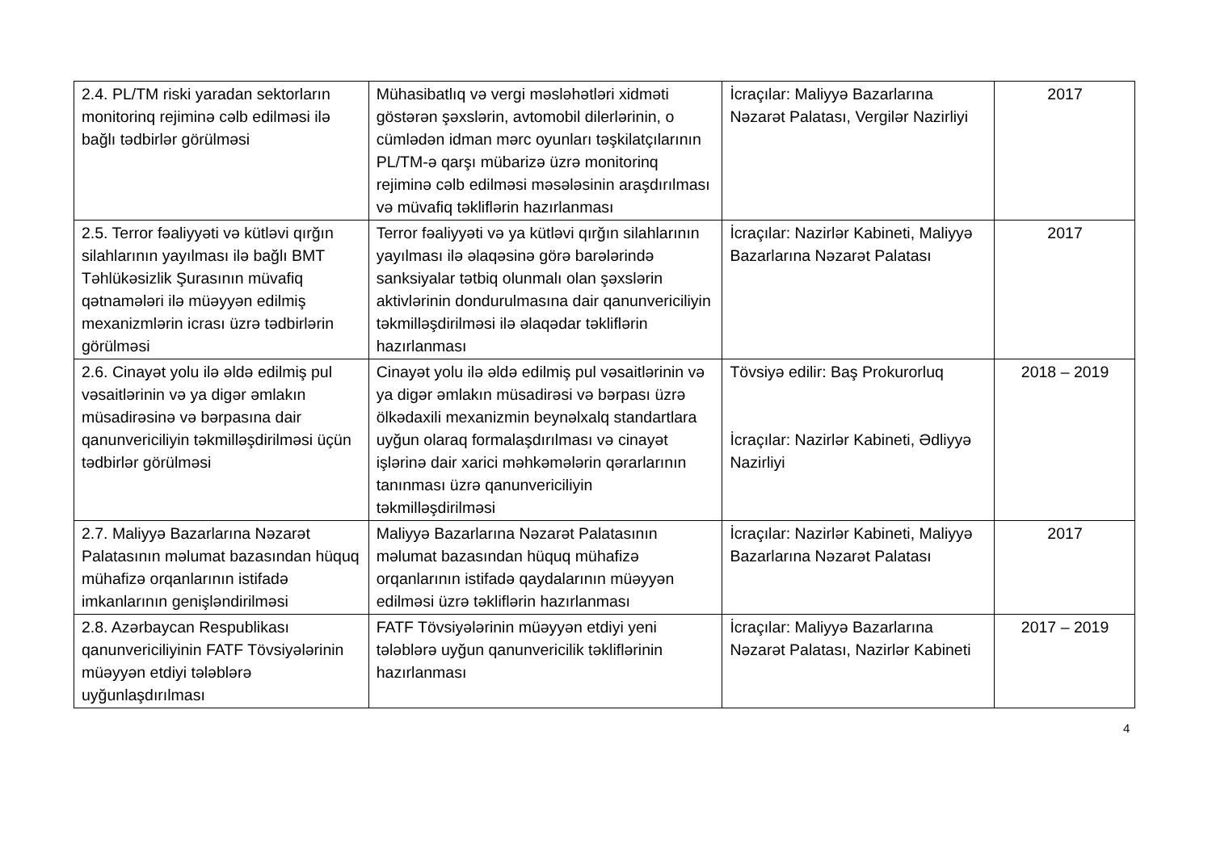| 2.4. PL/TM riski yaradan sektorların monitorinq rejiminə cəlb edilməsi ilə bağlı tədbirlər görülməsi | Mühasibatlıq və vergi məsləhətləri xidməti göstərən şəxslərin, avtomobil dilerlərinin, o cümlədən idman mərc oyunları təşkilatçılarının PL/TM-ə qarşı mübarizə üzrə monitorinq rejiminə cəlb edilməsi məsələsinin araşdırılması və müvafiq təkliflərin hazırlanması | İcraçılar: Maliyyə Bazarlarına Nəzarət Palatası, Vergilər Nazirliyi | 2017 |
| 2.5. Terror fəaliyyəti və kütləvi qırğın silahlarının yayılması ilə bağlı BMT Təhlükəsizlik Şurasının müvafiq qətnamələri ilə müəyyən edilmiş mexanizmlərin icrası üzrə tədbirlərin görülməsi | Terror fəaliyyəti və ya kütləvi qırğın silahlarının yayılması ilə əlaqəsinə görə barələrində sanksiyalar tətbiq olunmalı olan şəxslərin aktivlərinin dondurulmasına dair qanunvericiliyin təkmilləşdirilməsi ilə əlaqədar təkliflərin hazırlanması | İcraçılar: Nazirlər Kabineti, Maliyyə Bazarlarına Nəzarət Palatası | 2017 |
| 2.6. Cinayət yolu ilə əldə edilmiş pul vəsaitlərinin və ya digər əmlakın müsadirəsinə və bərpasına dair qanunvericiliyin təkmilləşdirilməsi üçün tədbirlər görülməsi | Cinayət yolu ilə əldə edilmiş pul vəsaitlərinin və ya digər əmlakın müsadirəsi və bərpası üzrə ölkədaxili mexanizmin beynəlxalq standartlara uyğun olaraq formalaşdırılması və cinayət işlərinə dair xarici məhkəmələrin qərarlarının tanınması üzrə qanunvericiliyin təkmilləşdirilməsi | Tövsiyə edilir: Baş Prokurorluq İcraçılar: Nazirlər Kabineti, Ədliyyə Nazirliyi | 2018 – 2019 |
| 2.7. Maliyyə Bazarlarına Nəzarət Palatasının məlumat bazasından hüquq mühafizə orqanlarının istifadə imkanlarının genişləndirilməsi | Maliyyə Bazarlarına Nəzarət Palatasının məlumat bazasından hüquq mühafizə orqanlarının istifadə qaydalarının müəyyən edilməsi üzrə təkliflərin hazırlanması | İcraçılar: Nazirlər Kabineti, Maliyyə Bazarlarına Nəzarət Palatası | 2017 |
| 2.8. Azərbaycan Respublikası qanunvericiliyinin FATF Tövsiyələrinin müəyyən etdiyi tələblərə uyğunlaşdırılması | FATF Tövsiyələrinin müəyyən etdiyi yeni tələblərə uyğun qanunvericilik təkliflərinin hazırlanması | İcraçılar: Maliyyə Bazarlarına Nəzarət Palatası, Nazirlər Kabineti | 2017 – 2019 |
4